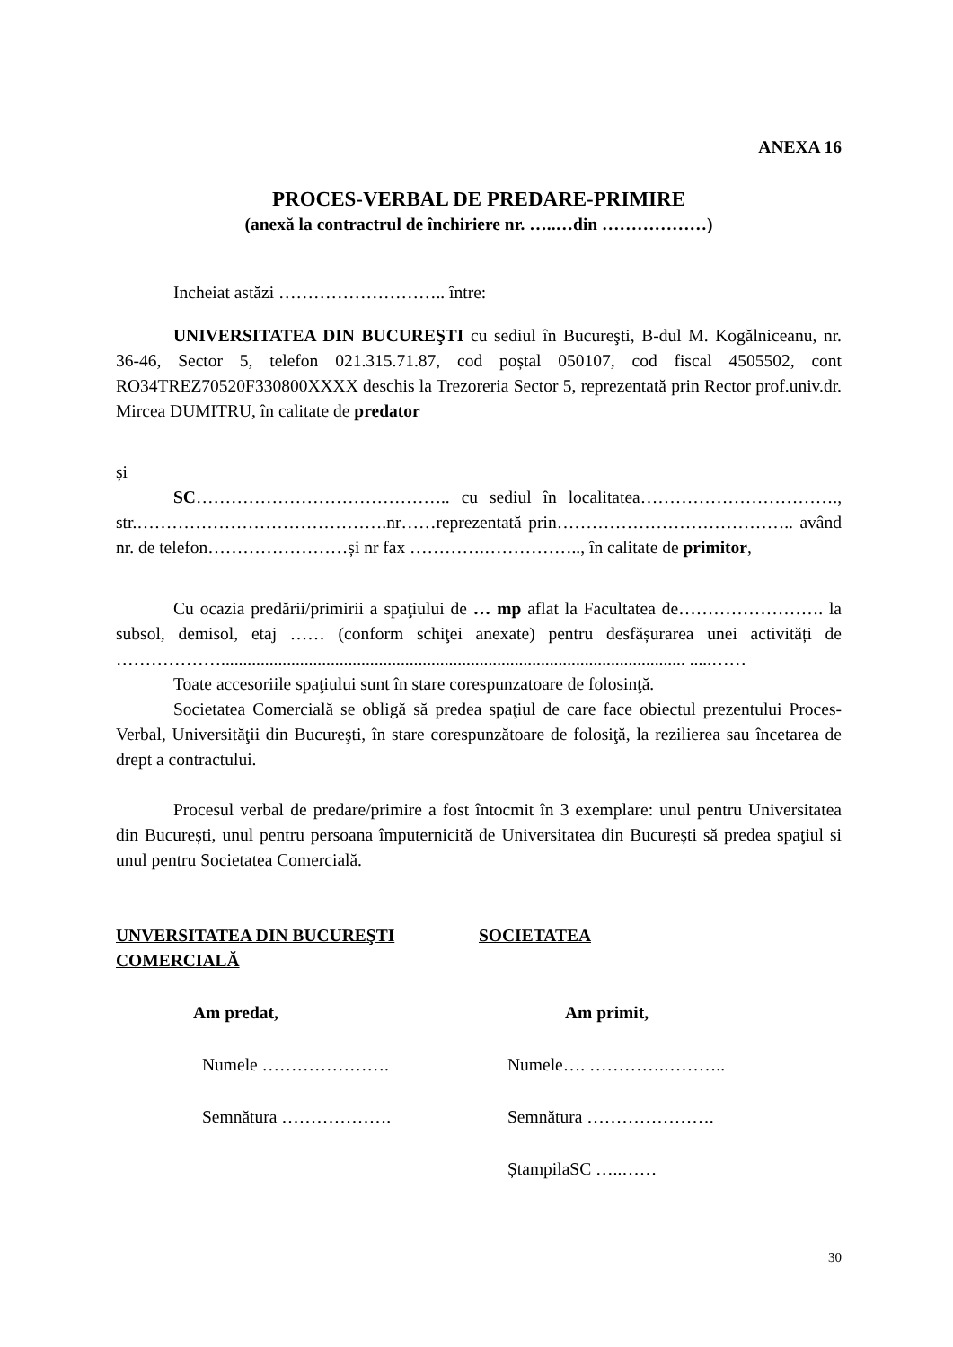ANEXA 16
PROCES-VERBAL DE PREDARE-PRIMIRE
(anexă la contractrul de închiriere nr. …..…din ………………)
Incheiat astăzi ……………………….. între:
UNIVERSITATEA DIN BUCUREŞTI cu sediul în Bucureşti, B-dul M. Kogălniceanu, nr. 36-46, Sector 5, telefon 021.315.71.87, cod poștal 050107, cod fiscal 4505502, cont RO34TREZ70520F330800XXXX deschis la Trezoreria Sector 5, reprezentată prin Rector prof.univ.dr. Mircea DUMITRU, în calitate de predator
și
SC…………………………………….. cu sediul în localitatea……………………………., str.…………………………………….nr……reprezentată prin………………………………….. având nr. de telefon……………………și nr fax ………….…………….., în calitate de primitor,
Cu ocazia predării/primirii a spaţiului de … mp aflat la Facultatea de……………………. la subsol, demisol, etaj …… (conform schiţei anexate) pentru desfășurarea unei activități de ……………….......................................................................................................... .....……
Toate accesoriile spaţiului sunt în stare corespunzatoare de folosinţă.
Societatea Comercială se obligă să predea spaţiul de care face obiectul prezentului Proces-Verbal, Universităţii din Bucureşti, în stare corespunzătoare de folosiţă, la rezilierea sau încetarea de drept a contractului.
Procesul verbal de predare/primire a fost întocmit în 3 exemplare: unul pentru Universitatea din București, unul pentru persoana împuternicită de Universitatea din București să predea spaţiul si unul pentru Societatea Comercială.
UNVERSITATEA DIN BUCUREŞTI
COMERCIALĂ
Am predat,
Numele ………………….
Semnătura ……………….
SOCIETATEA
Am primit,
Numele…. ………….………..
Semnătura ………………….
ȘtampilaSC …..……
30